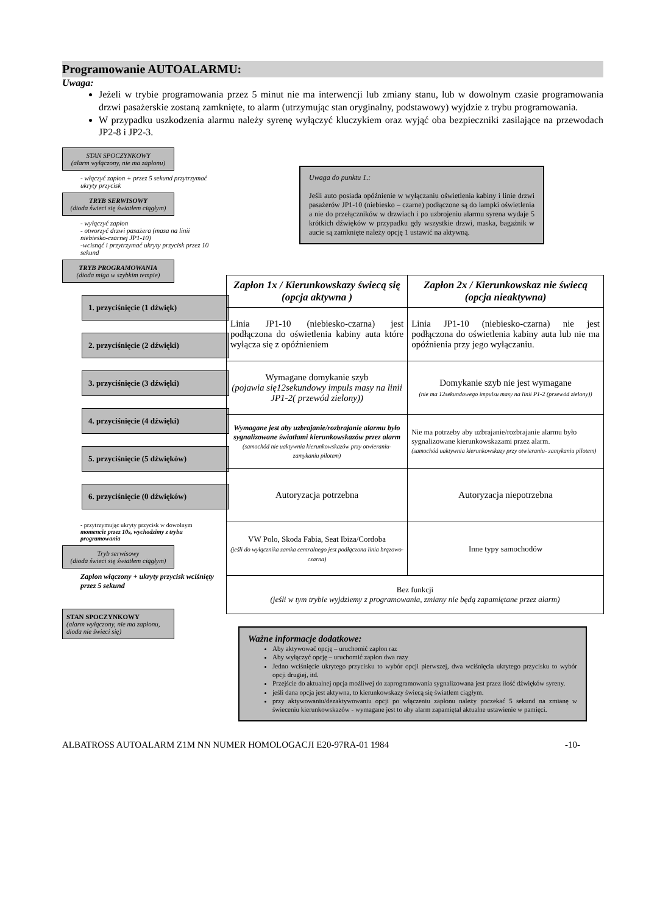Programowanie AUTOALARMU:
Uwaga:
Jeżeli w trybie programowania przez 5 minut nie ma interwencji lub zmiany stanu, lub w dowolnym czasie programowania drzwi pasażerskie zostaną zamknięte, to alarm (utrzymując stan oryginalny, podstawowy) wyjdzie z trybu programowania.
W przypadku uszkodzenia alarmu należy syrenę wyłączyć kluczykiem oraz wyjąć oba bezpieczniki zasilające na przewodach JP2-8 i JP2-3.
STAN SPOCZYNKOWY
(alarm wyłączony, nie ma zapłonu)
- włączyć zapłon + przez 5 sekund przytrzymać ukryty przycisk
TRYB SERWISOWY
(dioda świeci się światłem ciągłym)
- wyłączyć zapłon
- otworzyć drzwi pasażera (masa na linii niebiesko-czarnej JP1-10)
-wcisnąć i przytrzymać ukryty przycisk przez 10 sekund
TRYB PROGRAMOWANIA
(dioda miga w szybkim tempie)
1. przyciśnięcie (1 dźwięk)
2. przyciśnięcie (2 dźwięki)
3. przyciśnięcie (3 dźwięki)
4. przyciśnięcie (4 dźwięki)
5. przyciśnięcie (5 dźwięków)
6. przyciśnięcie (0 dźwięków)
- przytrzymując ukryty przycisk w dowolnym momencie przez 10s, wychodzimy z trybu programowania
Tryb serwisowy
(dioda świeci się światłem ciągłym)
Zapłon włączony + ukryty przycisk wciśnięty przez 5 sekund
STAN SPOCZYNKOWY
(alarm wyłączony, nie ma zapłonu, dioda nie świeci się)
Uwaga do punktu 1.:
Jeśli auto posiada opóźnienie w wyłączaniu oświetlenia kabiny i linie drzwi pasażerów JP1-10 (niebiesko – czarne) podłączone są do lampki oświetlenia a nie do przełączników w drzwiach i po uzbrojeniu alarmu syrena wydaje 5 krótkich dźwięków w przypadku gdy wszystkie drzwi, maska, bagażnik w aucie są zamknięte należy opcję 1 ustawić na aktywną.
| Zapłon 1x / Kierunkowskazy świecą się (opcja aktywna ) | Zapłon 2x / Kierunkowskaz nie świecą (opcja nieaktywna) |
| --- | --- |
| Linia JP1-10 (niebiesko-czarna) jest podłączona do oświetlenia kabiny auta które wyłącza się z opóźnieniem | Linia JP1-10 (niebiesko-czarna) nie jest podłączona do oświetlenia kabiny auta lub nie ma opóźnienia przy jego wyłączaniu. |
| Wymagane domykanie szyb (pojawia się12sekundowy impuls masy na linii JP1-2( przewód zielony)) | Domykanie szyb nie jest wymagane (nie ma 12sekundowego impulsu masy na linii P1-2 (przewód zielony)) |
| Wymagane jest aby uzbrajanie/rozbrajanie alarmu było sygnalizowane światłami kierunkowskazów przez alarm (samochód nie uaktywnia kierunkowskazów przy otwieraniu- zamykaniu pilotem) | Nie ma potrzeby aby uzbrajanie/rozbrajanie alarmu było sygnalizowane kierunkowskazami przez alarm. (samochód uaktywnia kierunkowskazy przy otwieraniu- zamykaniu pilotem) |
| Autoryzacja potrzebna | Autoryzacja niepotrzebna |
| VW Polo, Skoda Fabia, Seat Ibiza/Cordoba (jeśli do wyłącznika zamka centralnego jest podłączona linia brązowo-czarna) | Inne typy samochodów |
| Bez funkcji (jeśli w tym trybie wyjdziemy z programowania, zmiany nie będą zapamiętane przez alarm) | |
Ważne informacje dodatkowe:
Aby aktywować opcję – uruchomić zapłon raz
Aby wyłączyć opcję – uruchomić zapłon dwa razy
Jedno wciśnięcie ukrytego przycisku to wybór opcji pierwszej, dwa wciśnięcia ukrytego przycisku to wybór opcji drugiej, itd.
Przejście do aktualnej opcja możliwej do zaprogramowania sygnalizowana jest przez ilość dźwięków syreny.
jeśli dana opcja jest aktywna, to kierunkowskazy świecą się światłem ciągłym.
przy aktywowaniu/dezaktywowaniu opcji po włączeniu zapłonu należy poczekać 5 sekund na zmianę w świeceniu kierunkowskazów - wymagane jest to aby alarm zapamiętał aktualne ustawienie w pamięci.
ALBATROSS AUTOALARM Z1M NN NUMER HOMOLOGACJI E20-97RA-01 1984 -10-